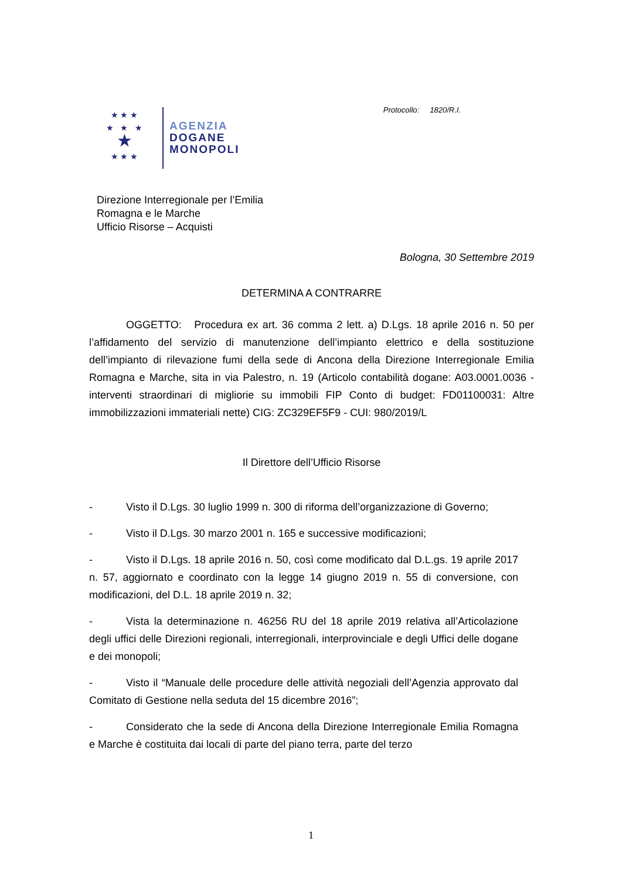★ ★ ★
★ ★ ★
★
★ ★ ★
AGENZIA
DOGANE
MONOPOLI
Protocollo: 1820/R.I.
Direzione Interregionale per l’Emilia
Romagna e le Marche
Ufficio Risorse – Acquisti
Bologna, 30 Settembre 2019
DETERMINA A CONTRARRE
OGGETTO: Procedura ex art. 36 comma 2 lett. a) D.Lgs. 18 aprile 2016 n. 50 per l’affidamento del servizio di manutenzione dell’impianto elettrico e della sostituzione dell’impianto di rilevazione fumi della sede di Ancona della Direzione Interregionale Emilia Romagna e Marche, sita in via Palestro, n. 19 (Articolo contabilità dogane: A03.0001.0036 - interventi straordinari di migliorie su immobili FIP Conto di budget: FD01100031: Altre immobilizzazioni immateriali nette) CIG: ZC329EF5F9 - CUI: 980/2019/L
Il Direttore dell’Ufficio Risorse
- Visto il D.Lgs. 30 luglio 1999 n. 300 di riforma dell’organizzazione di Governo;
- Visto il D.Lgs. 30 marzo 2001 n. 165 e successive modificazioni;
- Visto il D.Lgs. 18 aprile 2016 n. 50, così come modificato dal D.L.gs. 19 aprile 2017 n. 57, aggiornato e coordinato con la legge 14 giugno 2019 n. 55 di conversione, con modificazioni, del D.L. 18 aprile 2019 n. 32;
- Vista la determinazione n. 46256 RU del 18 aprile 2019 relativa all’Articolazione degli uffici delle Direzioni regionali, interregionali, interprovinciale e degli Uffici delle dogane e dei monopoli;
- Visto il “Manuale delle procedure delle attività negoziali dell’Agenzia approvato dal Comitato di Gestione nella seduta del 15 dicembre 2016”;
- Considerato che la sede di Ancona della Direzione Interregionale Emilia Romagna e Marche è costituita dai locali di parte del piano terra, parte del terzo
1